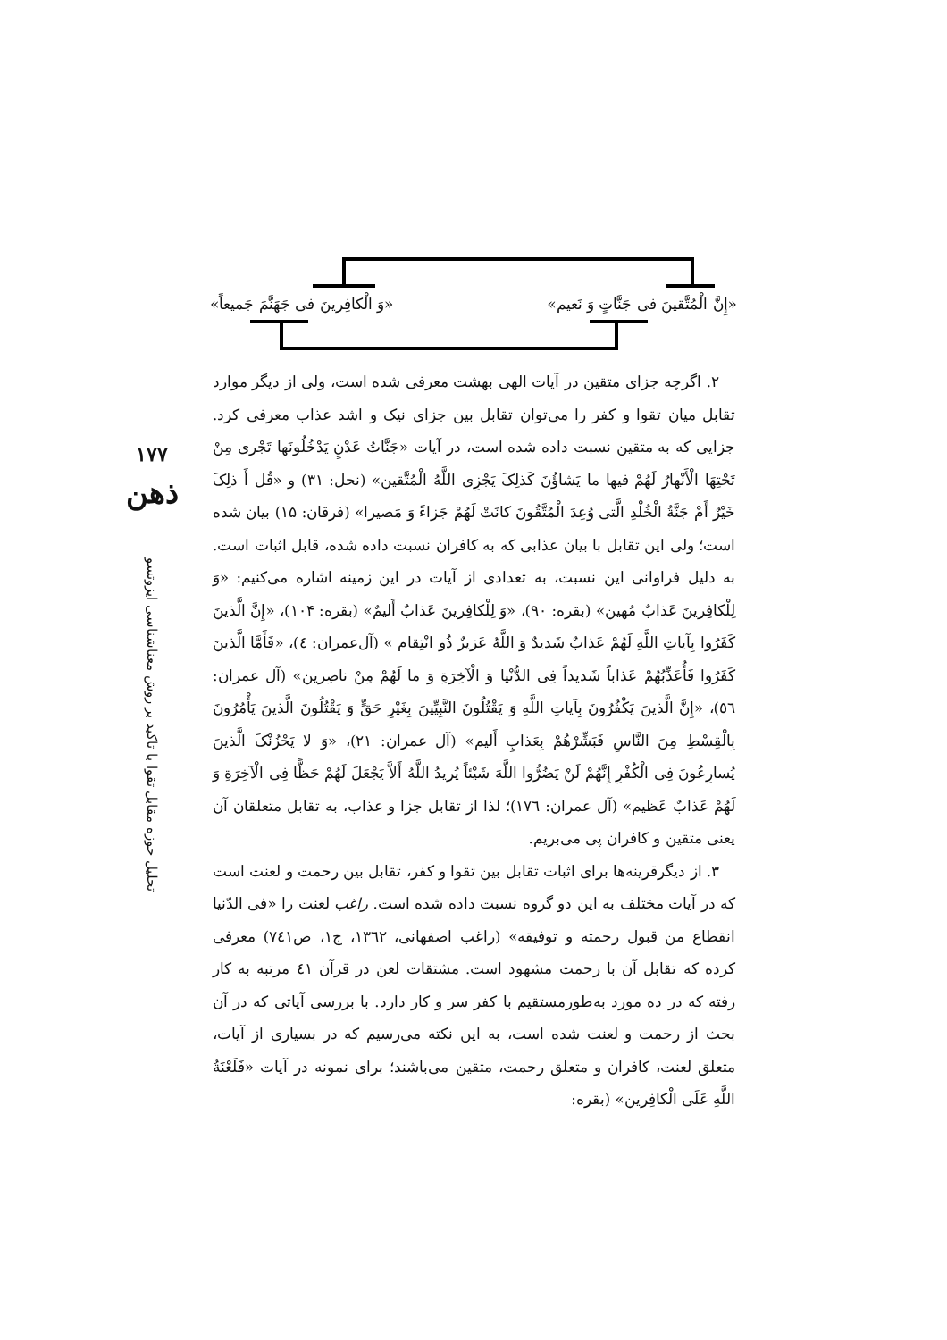«إِنَّ الْمُتَّقینَ فی جَنَّاتٍ وَ نَعیم» «وَ الْکافِرینَ فی جَهَنَّمَ جَمیعاً»
۱۷۷
ذهن
تحلیل حوزه مقابل تقوا با تاکید بر روش معناشناسی ایزوتسو
۲. اگرچه جزای متقین در آیات الهی بهشت معرفی شده است، ولی از دیگر موارد تقابل میان تقوا و کفر را می‌توان تقابل بین جزای نیک و اشد عذاب معرفی کرد. جزایی که به متقین نسبت داده شده است، در آیات «جَنَّاتُ عَدْنٍ یَدْخُلُونَها تَجْری مِنْ تَحْتِهَا الْأَنْهارُ لَهُمْ فیها ما یَشاؤُنَ کَذلِکَ یَجْزِی اللَّهُ الْمُتَّقین» (نحل: ۳۱) و «قُل أَ ذلِکَ خَیْرٌ أَمْ جَنَّةُ الْخُلْدِ الَّتی وُعِدَ الْمُتَّقُونَ کانَتْ لَهُمْ جَزاءً وَ مَصیرا» (فرقان: ۱۵) بیان شده است؛ ولی این تقابل با بیان عذابی که به کافران نسبت داده شده، قابل اثبات است. به دلیل فراوانی این نسبت، به تعدادی از آیات در این زمینه اشاره می‌کنیم: «وَ لِلْکافِرینَ عَذابٌ مُهین» (بقره: ۹۰)، «وَ لِلْکافِرینَ عَذابٌ أَلیمٌ» (بقره: ۱۰۴)، «إِنَّ الَّذینَ کَفَرُوا بِآیاتِ اللَّهِ لَهُمْ عَذابٌ شَدیدٌ وَ اللَّهُ عَزیزٌ ذُو انْتِقام » (آل‌عمران: ٤)، «فَأَمَّا الَّذینَ کَفَرُوا فَأُعَذِّبُهُمْ عَذاباً شَدیداً فِی الدُّنْیا وَ الْآخِرَةِ وَ ما لَهُمْ مِنْ ناصِرین» (آل عمران: ٥٦)، «إِنَّ الَّذینَ یَکْفُرُونَ بِآیاتِ اللَّهِ وَ یَقْتُلُونَ النَّبِیِّینَ بِغَیْرِ حَقٍّ وَ یَقْتُلُونَ الَّذینَ یَأْمُرُونَ بِالْقِسْطِ مِنَ النَّاسِ فَبَشِّرْهُمْ بِعَذابٍ أَلیم» (آل عمران: ۲۱)، «وَ لا یَحْزُنْکَ الَّذینَ یُسارِعُونَ فِی الْکُفْرِ إِنَّهُمْ لَنْ یَضُرُّوا اللَّهَ شَیْئاً یُریدُ اللَّهُ أَلاَّ یَجْعَلَ لَهُمْ حَظًّا فِی الْآخِرَةِ وَ لَهُمْ عَذابٌ عَظیم» (آل عمران: ۱۷٦)؛ لذا از تقابل جزا و عذاب، به تقابل متعلقان آن یعنی متقین و کافران پی می‌بریم.
۳. از دیگرقرینه‌ها برای اثبات تقابل بین تقوا و کفر، تقابل بین رحمت و لعنت است که در آیات مختلف به این دو گروه نسبت داده شده است. راغب لعنت را «فی الدّنیا انقطاع من قبول رحمته و توفیقه» (راغب اصفهانی، ۱۳٦۲، ج۱، ص۷٤۱) معرفی کرده که تقابل آن با رحمت مشهود است. مشتقات لعن در قرآن ٤۱ مرتبه به کار رفته که در ده مورد به‌طورمستقیم با کفر سر و کار دارد. با بررسی آیاتی که در آن بحث از رحمت و لعنت شده است، به این نکته می‌رسیم که در بسیاری از آیات، متعلق لعنت، کافران و متعلق رحمت، متقین می‌باشند؛ برای نمونه در آیات «فَلَعْنَةُ اللَّهِ عَلَی الْکافِرین» (بقره: